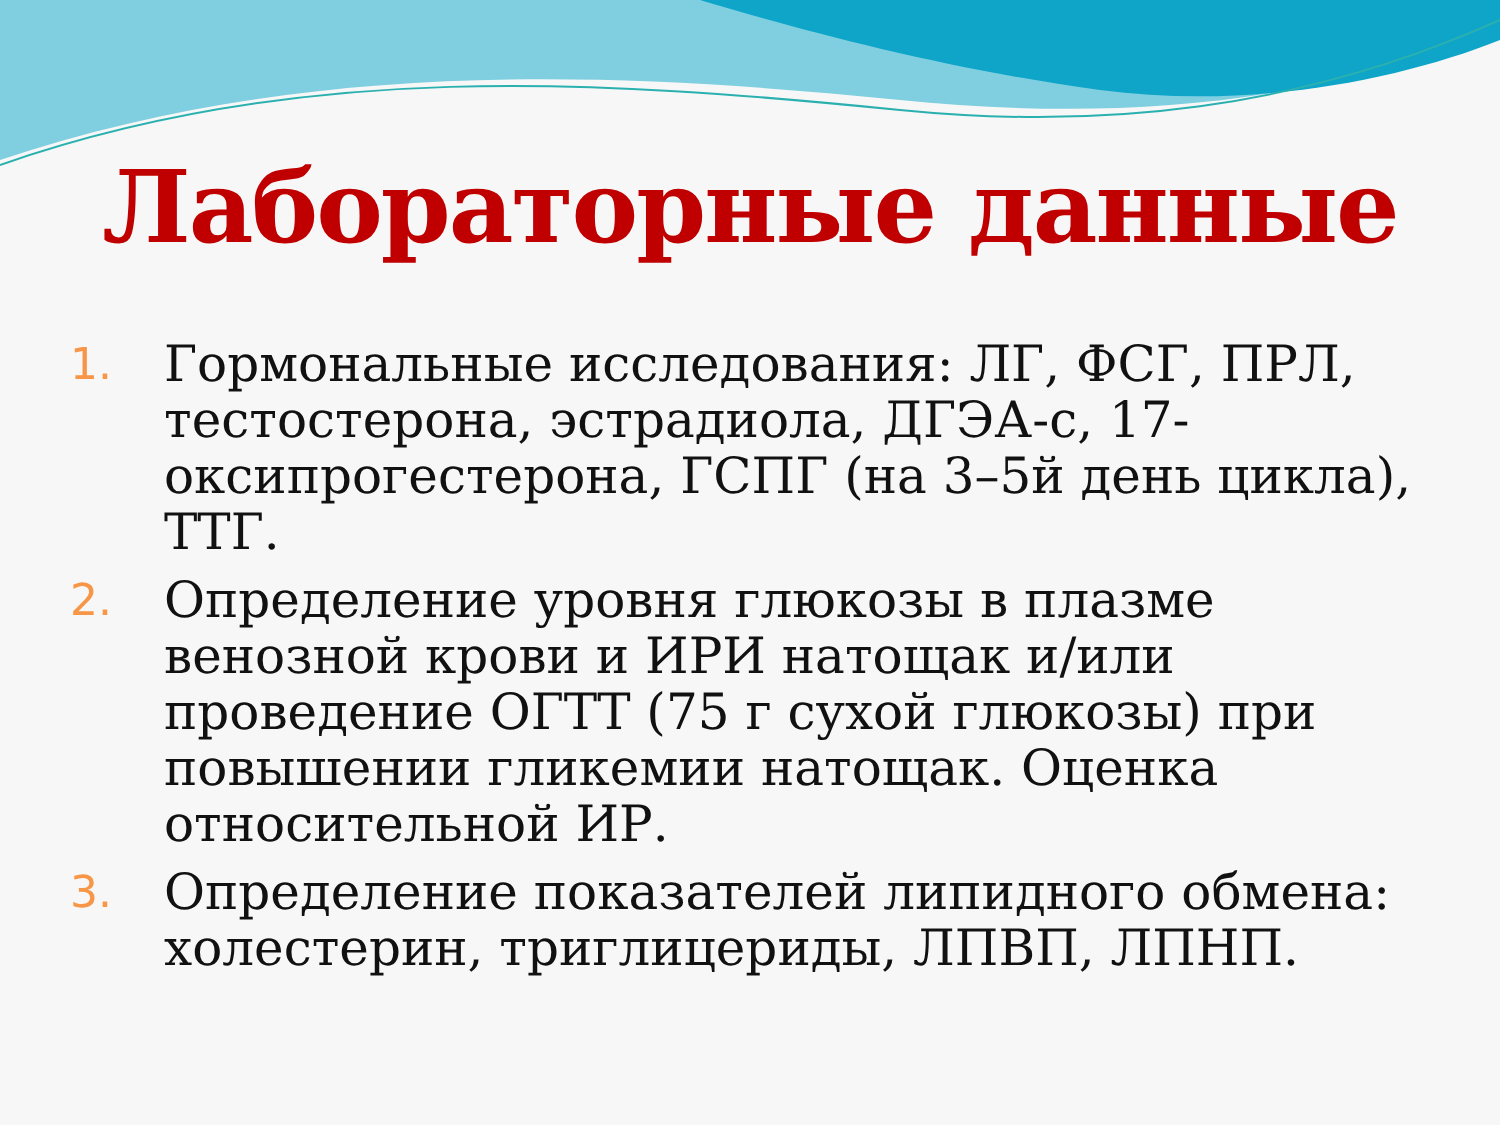Лабораторные данные
1. Гормональные исследования: ЛГ, ФСГ, ПРЛ, тестостерона, эстрадиола, ДГЭА-с, 17-оксипрогестерона, ГСПГ (на 3–5й день цикла), ТТГ.
2. Определение уровня глюкозы в плазме венозной крови и ИРИ натощак и/или проведение ОГТТ (75 г сухой глюкозы) при повышении гликемии натощак. Оценка относительной ИР.
3. Определение показателей липидного обмена: холестерин, триглицериды, ЛПВП, ЛПНП.